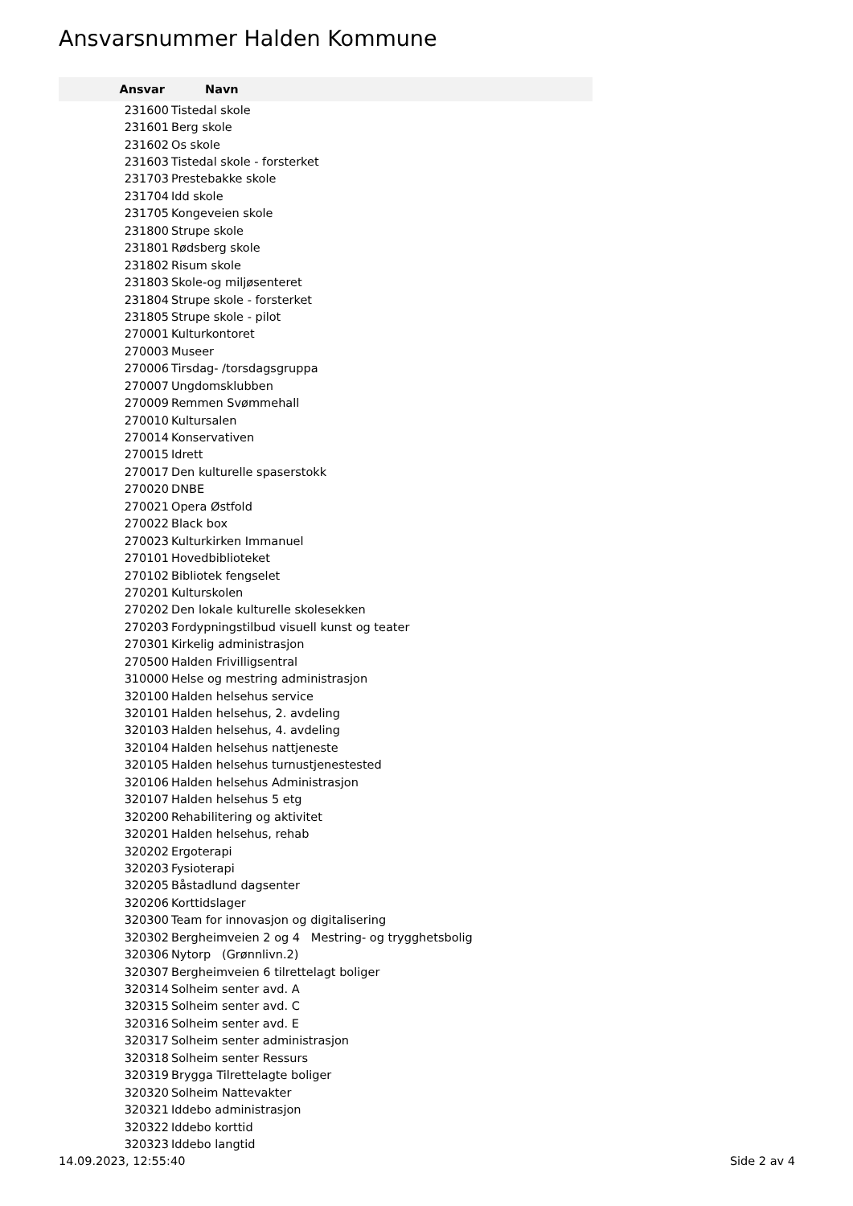Ansvarsnummer Halden Kommune
| Ansvar | Navn |
| --- | --- |
| 231600 | Tistedal skole |
| 231601 | Berg skole |
| 231602 | Os skole |
| 231603 | Tistedal skole - forsterket |
| 231703 | Prestebakke skole |
| 231704 | Idd skole |
| 231705 | Kongeveien skole |
| 231800 | Strupe skole |
| 231801 | Rødsberg skole |
| 231802 | Risum skole |
| 231803 | Skole-og miljøsenteret |
| 231804 | Strupe skole - forsterket |
| 231805 | Strupe skole - pilot |
| 270001 | Kulturkontoret |
| 270003 | Museer |
| 270006 | Tirsdag- /torsdagsgruppa |
| 270007 | Ungdomsklubben |
| 270009 | Remmen Svømmehall |
| 270010 | Kultursalen |
| 270014 | Konservativen |
| 270015 | Idrett |
| 270017 | Den kulturelle spaserstokk |
| 270020 | DNBE |
| 270021 | Opera Østfold |
| 270022 | Black box |
| 270023 | Kulturkirken Immanuel |
| 270101 | Hovedbiblioteket |
| 270102 | Bibliotek fengselet |
| 270201 | Kulturskolen |
| 270202 | Den lokale kulturelle skolesekken |
| 270203 | Fordypningstilbud visuell kunst og teater |
| 270301 | Kirkelig administrasjon |
| 270500 | Halden Frivilligsentral |
| 310000 | Helse og mestring administrasjon |
| 320100 | Halden helsehus service |
| 320101 | Halden helsehus, 2. avdeling |
| 320103 | Halden helsehus, 4. avdeling |
| 320104 | Halden helsehus nattjeneste |
| 320105 | Halden helsehus turnustjenestested |
| 320106 | Halden helsehus Administrasjon |
| 320107 | Halden helsehus 5 etg |
| 320200 | Rehabilitering og aktivitet |
| 320201 | Halden helsehus, rehab |
| 320202 | Ergoterapi |
| 320203 | Fysioterapi |
| 320205 | Båstadlund dagsenter |
| 320206 | Korttidslager |
| 320300 | Team for innovasjon og digitalisering |
| 320302 | Bergheimveien 2 og 4 Mestring- og trygghetsbolig |
| 320306 | Nytorp (Grønnlivn.2) |
| 320307 | Bergheimveien 6 tilrettelagt boliger |
| 320314 | Solheim senter avd. A |
| 320315 | Solheim senter avd. C |
| 320316 | Solheim senter avd. E |
| 320317 | Solheim senter administrasjon |
| 320318 | Solheim senter Ressurs |
| 320319 | Brygga Tilrettelagte boliger |
| 320320 | Solheim Nattevakter |
| 320321 | Iddebo administrasjon |
| 320322 | Iddebo korttid |
| 320323 | Iddebo langtid |
14.09.2023, 12:55:40 Side 2 av 4